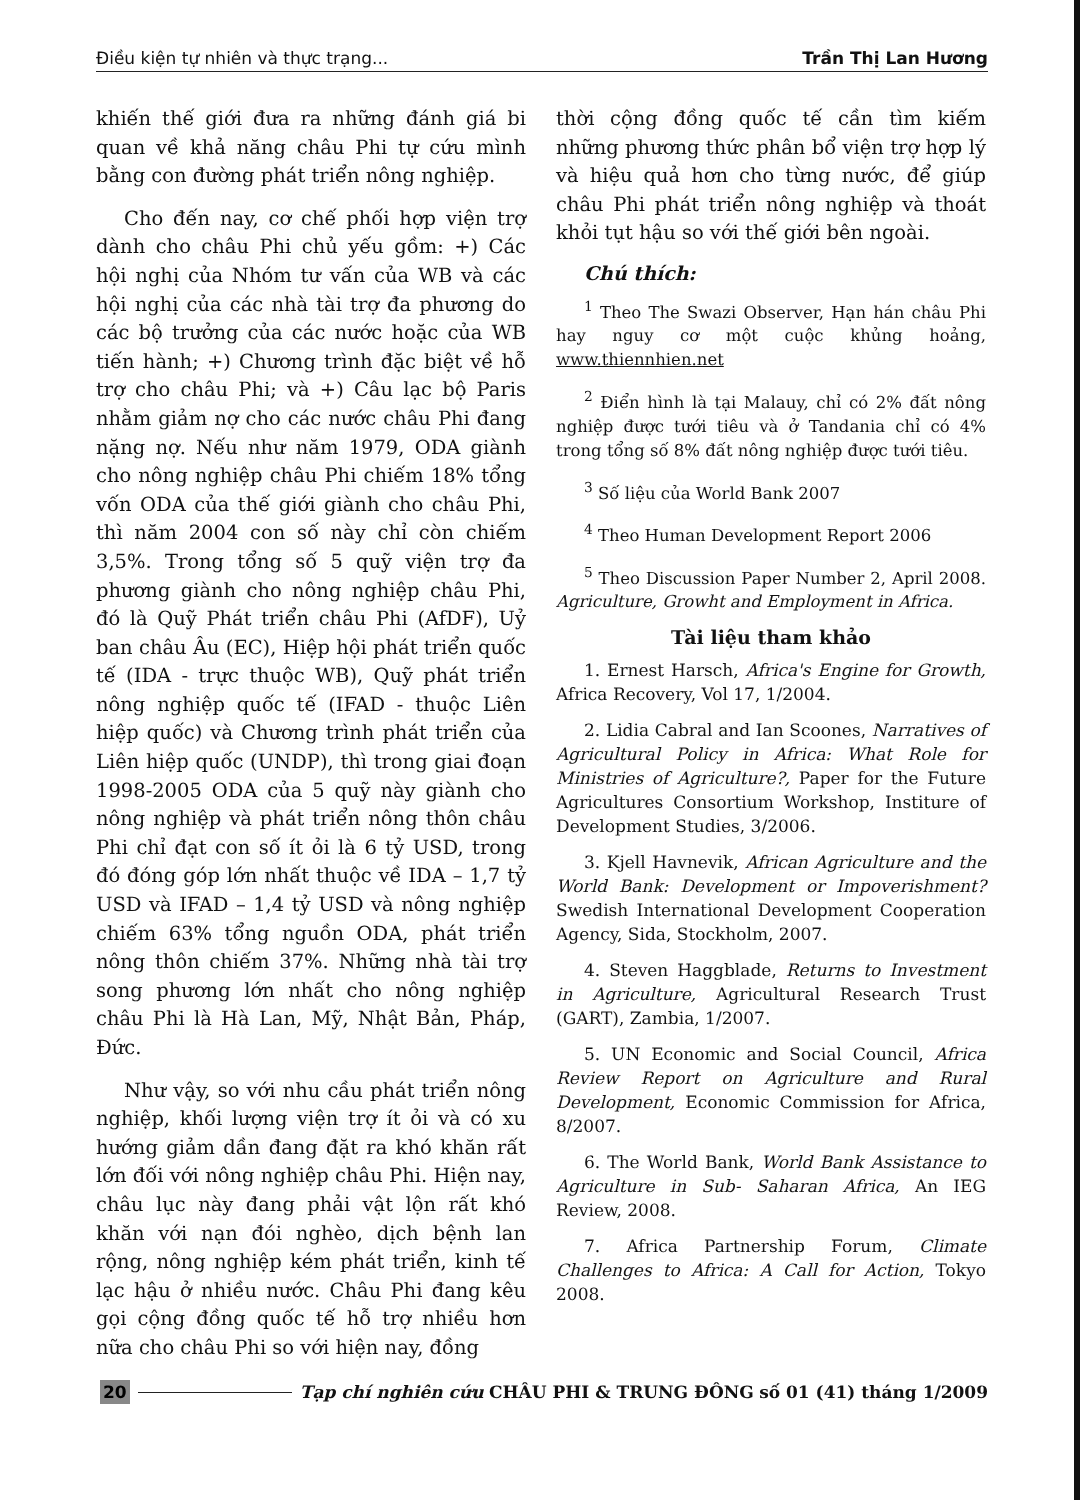Điều kiện tự nhiên và thực trạng... Trần Thị Lan Hương
khiến thế giới đưa ra những đánh giá bi quan về khả năng châu Phi tự cứu mình bằng con đường phát triển nông nghiệp.
Cho đến nay, cơ chế phối hợp viện trợ dành cho châu Phi chủ yếu gồm: +) Các hội nghị của Nhóm tư vấn của WB và các hội nghị của các nhà tài trợ đa phương do các bộ trưởng của các nước hoặc của WB tiến hành; +) Chương trình đặc biệt về hỗ trợ cho châu Phi; và +) Câu lạc bộ Paris nhằm giảm nợ cho các nước châu Phi đang nặng nợ. Nếu như năm 1979, ODA giành cho nông nghiệp châu Phi chiếm 18% tổng vốn ODA của thế giới giành cho châu Phi, thì năm 2004 con số này chỉ còn chiếm 3,5%. Trong tổng số 5 quỹ viện trợ đa phương giành cho nông nghiệp châu Phi, đó là Quỹ Phát triển châu Phi (AfDF), Uỷ ban châu Âu (EC), Hiệp hội phát triển quốc tế (IDA - trực thuộc WB), Quỹ phát triển nông nghiệp quốc tế (IFAD - thuộc Liên hiệp quốc) và Chương trình phát triển của Liên hiệp quốc (UNDP), thì trong giai đoạn 1998-2005 ODA của 5 quỹ này giành cho nông nghiệp và phát triển nông thôn châu Phi chỉ đạt con số ít ỏi là 6 tỷ USD, trong đó đóng góp lớn nhất thuộc về IDA – 1,7 tỷ USD và IFAD – 1,4 tỷ USD và nông nghiệp chiếm 63% tổng nguồn ODA, phát triển nông thôn chiếm 37%. Những nhà tài trợ song phương lớn nhất cho nông nghiệp châu Phi là Hà Lan, Mỹ, Nhật Bản, Pháp, Đức.
Như vậy, so với nhu cầu phát triển nông nghiệp, khối lượng viện trợ ít ỏi và có xu hướng giảm dần đang đặt ra khó khăn rất lớn đối với nông nghiệp châu Phi. Hiện nay, châu lục này đang phải vật lộn rất khó khăn với nạn đói nghèo, dịch bệnh lan rộng, nông nghiệp kém phát triển, kinh tế lạc hậu ở nhiều nước. Châu Phi đang kêu gọi cộng đồng quốc tế hỗ trợ nhiều hơn nữa cho châu Phi so với hiện nay, đồng
thời cộng đồng quốc tế cần tìm kiếm những phương thức phân bổ viện trợ hợp lý và hiệu quả hơn cho từng nước, để giúp châu Phi phát triển nông nghiệp và thoát khỏi tụt hậu so với thế giới bên ngoài.
Chú thích:
<sup>1</sup> Theo The Swazi Observer, Hạn hán châu Phi hay nguy cơ một cuộc khủng hoảng, www.thiennhien.net
<sup>2</sup> Điển hình là tại Malauy, chỉ có 2% đất nông nghiệp được tưới tiêu và ở Tandania chỉ có 4% trong tổng số 8% đất nông nghiệp được tưới tiêu.
<sup>3</sup> Số liệu của World Bank 2007
<sup>4</sup> Theo Human Development Report 2006
<sup>5</sup> Theo Discussion Paper Number 2, April 2008. Agriculture, Growht and Employment in Africa.
Tài liệu tham khảo
1. Ernest Harsch, Africa's Engine for Growth, Africa Recovery, Vol 17, 1/2004.
2. Lidia Cabral and Ian Scoones, Narratives of Agricultural Policy in Africa: What Role for Ministries of Agriculture?, Paper for the Future Agricultures Consortium Workshop, Institure of Development Studies, 3/2006.
3. Kjell Havnevik, African Agriculture and the World Bank: Development or Impoverishment? Swedish International Development Cooperation Agency, Sida, Stockholm, 2007.
4. Steven Haggblade, Returns to Investment in Agriculture, Agricultural Research Trust (GART), Zambia, 1/2007.
5. UN Economic and Social Council, Africa Review Report on Agriculture and Rural Development, Economic Commission for Africa, 8/2007.
6. The World Bank, World Bank Assistance to Agriculture in Sub- Saharan Africa, An IEG Review, 2008.
7. Africa Partnership Forum, Climate Challenges to Africa: A Call for Action, Tokyo 2008.
20 Tạp chí nghiên cứu CHÂU PHI & TRUNG ĐÔNG số 01 (41) tháng 1/2009